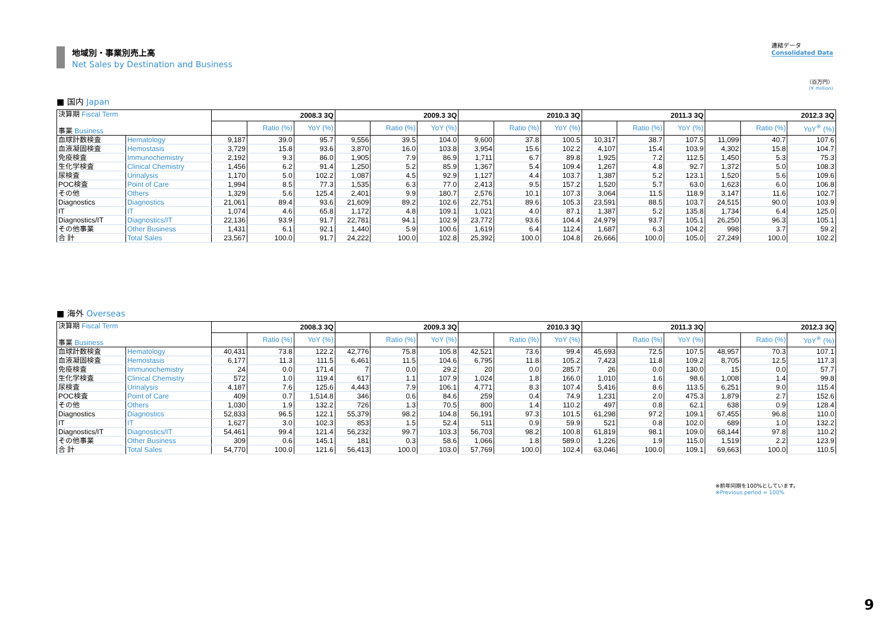地域別・事業別売上高
Net Sales by Destination and Business
連結データ
Consolidated Data
（百万円）
(¥ million)
■ 国内 Japan
| 決算期 Fiscal Term 事業 Business | | 2008.3 3Q | | | 2009.3 3Q | | | 2010.3 3Q | | | 2011.3 3Q | | | 2012.3 3Q | | |
| --- | --- | --- | --- | --- | --- | --- | --- | --- | --- | --- | --- | --- | --- | --- | --- | --- |
| | | | Ratio (%) | YoY (%) | | Ratio (%) | YoY (%) | | Ratio (%) | YoY (%) | | Ratio (%) | YoY (%) | | Ratio (%) | YoY<sup>※</sup> (%) |
| 血球計数検査 | Hematology | 9,187 | 39.0 | 95.7 | 9,556 | 39.5 | 104.0 | 9,600 | 37.8 | 100.5 | 10,317 | 38.7 | 107.5 | 11,099 | 40.7 | 107.6 |
| 血液凝固検査 | Hemostasis | 3,729 | 15.8 | 93.6 | 3,870 | 16.0 | 103.8 | 3,954 | 15.6 | 102.2 | 4,107 | 15.4 | 103.9 | 4,302 | 15.8 | 104.7 |
| 免疫検査 | Immunochemistry | 2,192 | 9.3 | 86.0 | 1,905 | 7.9 | 86.9 | 1,711 | 6.7 | 89.8 | 1,925 | 7.2 | 112.5 | 1,450 | 5.3 | 75.3 |
| 生化学検査 | Clinical Chemistry | 1,456 | 6.2 | 91.4 | 1,250 | 5.2 | 85.9 | 1,367 | 5.4 | 109.4 | 1,267 | 4.8 | 92.7 | 1,372 | 5.0 | 108.3 |
| 尿検査 | Urinalysis | 1,170 | 5.0 | 102.2 | 1,087 | 4.5 | 92.9 | 1,127 | 4.4 | 103.7 | 1,387 | 5.2 | 123.1 | 1,520 | 5.6 | 109.6 |
| POC検査 | Point of Care | 1,994 | 8.5 | 77.3 | 1,535 | 6.3 | 77.0 | 2,413 | 9.5 | 157.2 | 1,520 | 5.7 | 63.0 | 1,623 | 6.0 | 106.8 |
| その他 | Others | 1,329 | 5.6 | 125.4 | 2,401 | 9.9 | 180.7 | 2,576 | 10.1 | 107.3 | 3,064 | 11.5 | 118.9 | 3,147 | 11.6 | 102.7 |
| Diagnostics | Diagnostics | 21,061 | 89.4 | 93.6 | 21,609 | 89.2 | 102.6 | 22,751 | 89.6 | 105.3 | 23,591 | 88.5 | 103.7 | 24,515 | 90.0 | 103.9 |
| IT | IT | 1,074 | 4.6 | 65.8 | 1,172 | 4.8 | 109.1 | 1,021 | 4.0 | 87.1 | 1,387 | 5.2 | 135.8 | 1,734 | 6.4 | 125.0 |
| Diagnostics/IT | Diagnostics/IT | 22,136 | 93.9 | 91.7 | 22,781 | 94.1 | 102.9 | 23,772 | 93.6 | 104.4 | 24,979 | 93.7 | 105.1 | 26,250 | 96.3 | 105.1 |
| その他事業 | Other Business | 1,431 | 6.1 | 92.1 | 1,440 | 5.9 | 100.6 | 1,619 | 6.4 | 112.4 | 1,687 | 6.3 | 104.2 | 998 | 3.7 | 59.2 |
| 合 計 | Total Sales | 23,567 | 100.0 | 91.7 | 24,222 | 100.0 | 102.8 | 25,392 | 100.0 | 104.8 | 26,666 | 100.0 | 105.0 | 27,249 | 100.0 | 102.2 |
■ 海外 Overseas
| 決算期 Fiscal Term 事業 Business | | 2008.3 3Q | | | 2009.3 3Q | | | 2010.3 3Q | | | 2011.3 3Q | | | 2012.3 3Q | | |
| --- | --- | --- | --- | --- | --- | --- | --- | --- | --- | --- | --- | --- | --- | --- | --- | --- |
| | | | Ratio (%) | YoY (%) | | Ratio (%) | YoY (%) | | Ratio (%) | YoY (%) | | Ratio (%) | YoY (%) | | Ratio (%) | YoY<sup>※</sup> (%) |
| 血球計数検査 | Hematology | 40,431 | 73.8 | 122.2 | 42,776 | 75.8 | 105.8 | 42,521 | 73.6 | 99.4 | 45,693 | 72.5 | 107.5 | 48,957 | 70.3 | 107.1 |
| 血液凝固検査 | Hemostasis | 6,177 | 11.3 | 111.5 | 6,461 | 11.5 | 104.6 | 6,795 | 11.8 | 105.2 | 7,423 | 11.8 | 109.2 | 8,705 | 12.5 | 117.3 |
| 免疫検査 | Immunochemistry | 24 | 0.0 | 171.4 | 7 | 0.0 | 29.2 | 20 | 0.0 | 285.7 | 26 | 0.0 | 130.0 | 15 | 0.0 | 57.7 |
| 生化学検査 | Clinical Chemistry | 572 | 1.0 | 119.4 | 617 | 1.1 | 107.9 | 1,024 | 1.8 | 166.0 | 1,010 | 1.6 | 98.6 | 1,008 | 1.4 | 99.8 |
| 尿検査 | Urinalysis | 4,187 | 7.6 | 125.6 | 4,443 | 7.9 | 106.1 | 4,771 | 8.3 | 107.4 | 5,416 | 8.6 | 113.5 | 6,251 | 9.0 | 115.4 |
| POC検査 | Point of Care | 409 | 0.7 | 1,514.8 | 346 | 0.6 | 84.6 | 259 | 0.4 | 74.9 | 1,231 | 2.0 | 475.3 | 1,879 | 2.7 | 152.6 |
| その他 | Others | 1,030 | 1.9 | 132.2 | 726 | 1.3 | 70.5 | 800 | 1.4 | 110.2 | 497 | 0.8 | 62.1 | 638 | 0.9 | 128.4 |
| Diagnostics | Diagnostics | 52,833 | 96.5 | 122.1 | 55,379 | 98.2 | 104.8 | 56,191 | 97.3 | 101.5 | 61,298 | 97.2 | 109.1 | 67,455 | 96.8 | 110.0 |
| IT | IT | 1,627 | 3.0 | 102.3 | 853 | 1.5 | 52.4 | 511 | 0.9 | 59.9 | 521 | 0.8 | 102.0 | 689 | 1.0 | 132.2 |
| Diagnostics/IT | Diagnostics/IT | 54,461 | 99.4 | 121.4 | 56,232 | 99.7 | 103.3 | 56,703 | 98.2 | 100.8 | 61,819 | 98.1 | 109.0 | 68,144 | 97.8 | 110.2 |
| その他事業 | Other Business | 309 | 0.6 | 145.1 | 181 | 0.3 | 58.6 | 1,066 | 1.8 | 589.0 | 1,226 | 1.9 | 115.0 | 1,519 | 2.2 | 123.9 |
| 合 計 | Total Sales | 54,770 | 100.0 | 121.6 | 56,413 | 100.0 | 103.0 | 57,769 | 100.0 | 102.4 | 63,046 | 100.0 | 109.1 | 69,663 | 100.0 | 110.5 |
※前年同期を100%としています。
※Previous period = 100%
9